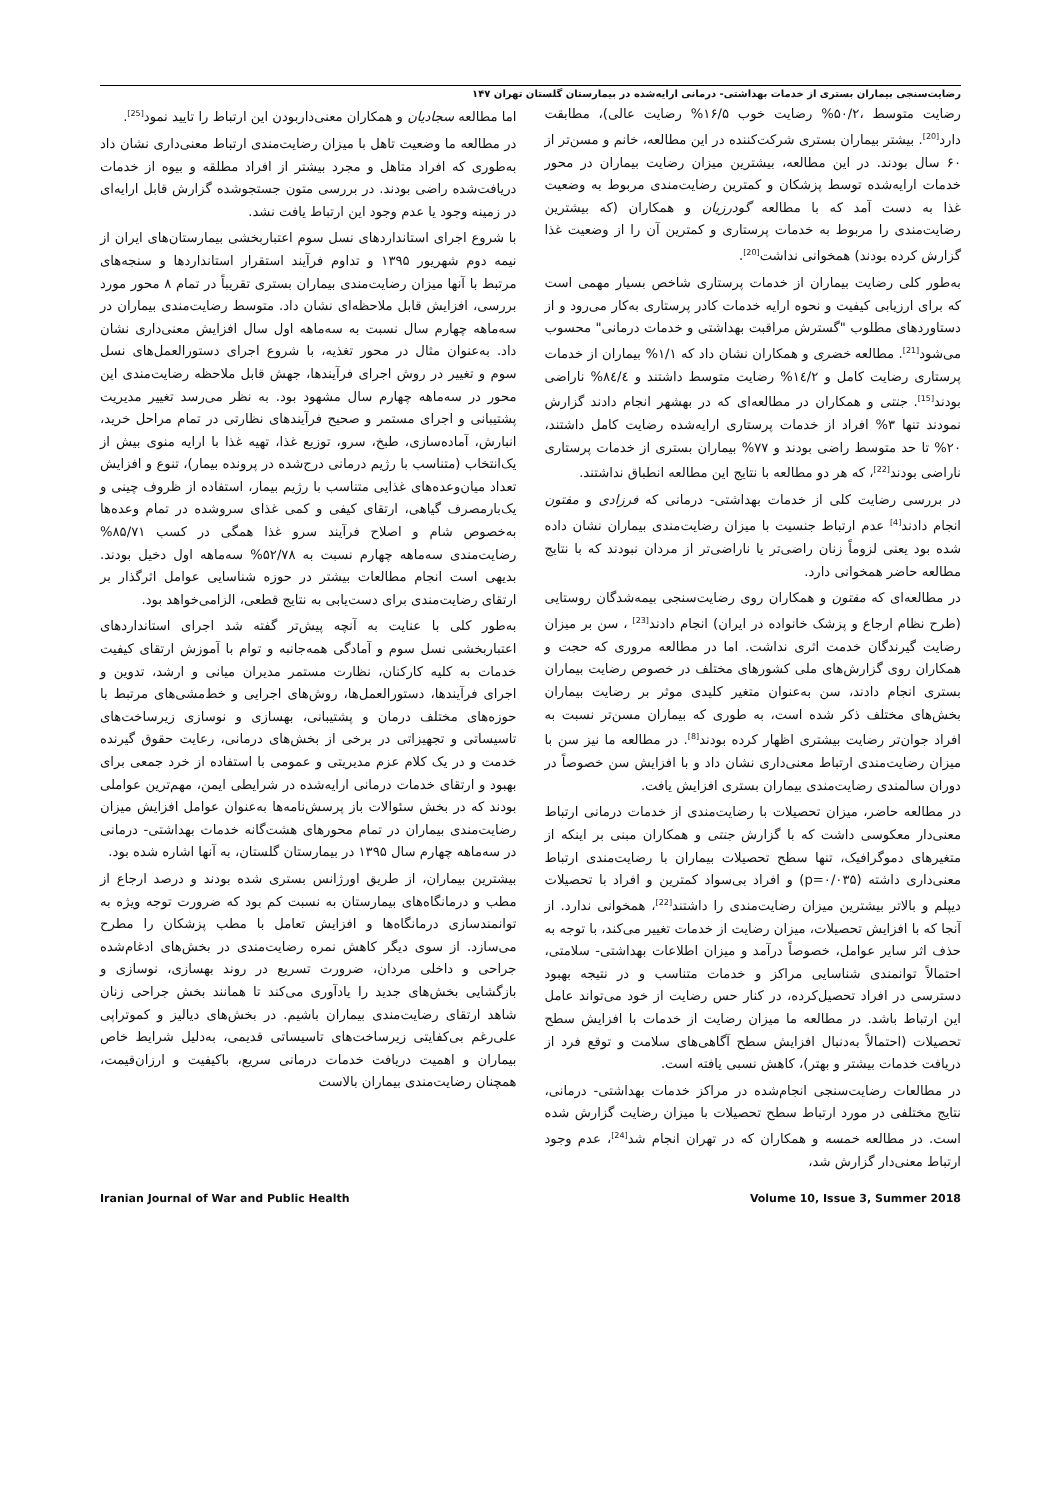رضایت‌سنجی بیماران بستری از خدمات بهداشتی- درمانی ارایه‌شده در بیمارستان گلستان تهران ۱۴۷
رضایت متوسط ،۵۰/۲% رضایت خوب ۱۶/۵% رضایت عالی)، مطابقت دارد<sup>[20]</sup>. بیشتر بیماران بستری شرکت‌کننده در این مطالعه، خانم و مسن‌تر از ۶۰ سال بودند. در این مطالعه، بیشترین میزان رضایت بیماران در محور خدمات ارایه‌شده توسط پزشکان و کمترین رضایت‌مندی مربوط به وضعیت غذا به دست آمد که با مطالعه گودرزیان و همکاران (که بیشترین رضایت‌مندی را مربوط به خدمات پرستاری و کمترین آن را از وضعیت غذا گزارش کرده بودند) همخوانی نداشت<sup>[20]</sup>.
به‌طور کلی رضایت بیماران از خدمات پرستاری شاخص بسیار مهمی است که برای ارزیابی کیفیت و نحوه ارایه خدمات کادر پرستاری به‌کار می‌رود و از دستاوردهای مطلوب "گسترش مراقبت بهداشتی و خدمات درمانی" محسوب می‌شود<sup>[21]</sup>. مطالعه خضری و همکاران نشان داد که ۱/۱% بیماران از خدمات پرستاری رضایت کامل و ١٤/٢% رضایت متوسط داشتند و ٨٤/٤% ناراضی بودند<sup>[15]</sup>. جنتی و همکاران در مطالعه‌ای که در بهشهر انجام دادند گزارش نمودند تنها ۳% افراد از خدمات پرستاری ارایه‌شده رضایت کامل داشتند، ۲۰% تا حد متوسط راضی بودند و ۷۷% بیماران بستری از خدمات پرستاری ناراضی بودند<sup>[22]</sup>، که هر دو مطالعه با نتایج این مطالعه انطباق نداشتند.
در بررسی رضایت کلی از خدمات بهداشتی- درمانی که فرزادی و مفتون انجام دادند<sup>[4]</sup> عدم ارتباط جنسیت با میزان رضایت‌مندی بیماران نشان داده شده بود یعنی لزوماً زنان راضی‌تر یا ناراضی‌تر از مردان نبودند که با نتایج مطالعه حاضر همخوانی دارد.
در مطالعه‌ای که مفتون و همکاران روی رضایت‌سنجی بیمه‌شدگان روستایی (طرح نظام ارجاع و پزشک خانواده در ایران) انجام دادند<sup>[23]</sup> ، سن بر میزان رضایت گیرندگان خدمت اثری نداشت. اما در مطالعه مروری که حجت و همکاران روی گزارش‌های ملی کشورهای مختلف در خصوص رضایت بیماران بستری انجام دادند، سن به‌عنوان متغیر کلیدی موثر بر رضایت بیماران بخش‌های مختلف ذکر شده است، به طوری که بیماران مسن‌تر نسبت به افراد جوان‌تر رضایت بیشتری اظهار کرده بودند<sup>[8]</sup>. در مطالعه ما نیز سن با میزان رضایت‌مندی ارتباط معنی‌داری نشان داد و با افزایش سن خصوصاً در دوران سالمندی رضایت‌مندی بیماران بستری افزایش یافت.
در مطالعه حاضر، میزان تحصیلات با رضایت‌مندی از خدمات درمانی ارتباط معنی‌دار معکوسی داشت که با گزارش جنتی و همکاران مبنی بر اینکه از متغیرهای دموگرافیک، تنها سطح تحصیلات بیماران با رضایت‌مندی ارتباط معنی‌داری داشته (p=۰/۰۳۵) و افراد بی‌سواد کمترین و افراد با تحصیلات دیپلم و بالاتر بیشترین میزان رضایت‌مندی را داشتند<sup>[22]</sup>، همخوانی ندارد. از آنجا که با افزایش تحصیلات، میزان رضایت از خدمات تغییر می‌کند، با توجه به حذف اثر سایر عوامل، خصوصاً درآمد و میزان اطلاعات بهداشتی- سلامتی، احتمالاً توانمندی شناسایی مراکز و خدمات متناسب و در نتیجه بهبود دسترسی در افراد تحصیل‌کرده، در کنار حس رضایت از خود می‌تواند عامل این ارتباط باشد. در مطالعه ما میزان رضایت از خدمات با افزایش سطح تحصیلات (احتمالاً به‌دنبال افزایش سطح آگاهی‌های سلامت و توقع فرد از دریافت خدمات بیشتر و بهتر)، کاهش نسبی یافته است.
در مطالعات رضایت‌سنجی انجام‌شده در مراکز خدمات بهداشتی- درمانی، نتایج مختلفی در مورد ارتباط سطح تحصیلات با میزان رضایت گزارش شده است. در مطالعه خمسه و همکاران که در تهران انجام شد<sup>[24]</sup>، عدم وجود ارتباط معنی‌دار گزارش شد،
اما مطالعه سجادیان و همکاران معنی‌داربودن این ارتباط را تایید نمود<sup>[25]</sup>.
در مطالعه ما وضعیت تاهل با میزان رضایت‌مندی ارتباط معنی‌داری نشان داد به‌طوری که افراد متاهل و مجرد بیشتر از افراد مطلقه و بیوه از خدمات دریافت‌شده راضی بودند. در بررسی متون جستجوشده گزارش قابل ارایه‌ای در زمینه وجود یا عدم وجود این ارتباط یافت نشد.
با شروع اجرای استانداردهای نسل سوم اعتباربخشی بیمارستان‌های ایران از نیمه دوم شهریور ۱۳۹۵ و تداوم فرآیند استقرار استانداردها و سنجه‌های مرتبط با آنها میزان رضایت‌مندی بیماران بستری تقریباً در تمام ۸ محور مورد بررسی، افزایش قابل ملاحظه‌ای نشان داد. متوسط رضایت‌مندی بیماران در سه‌ماهه چهارم سال نسبت به سه‌ماهه اول سال افزایش معنی‌داری نشان داد. به‌عنوان مثال در محور تغذیه، با شروع اجرای دستورالعمل‌های نسل سوم و تغییر در روش اجرای فرآیندها، جهش قابل ملاحظه رضایت‌مندی این محور در سه‌ماهه چهارم سال مشهود بود. به نظر می‌رسد تغییر مدیریت پشتیبانی و اجرای مستمر و صحیح فرآیندهای نظارتی در تمام مراحل خرید، انبارش، آماده‌سازی، طبخ، سرو، توزیع غذا، تهیه غذا با ارایه منوی بیش از یک‌انتخاب (متناسب با رژیم درمانی درج‌شده در پرونده بیمار)، تنوع و افزایش تعداد میان‌وعده‌های غذایی متناسب با رژیم بیمار، استفاده از ظروف چینی و یک‌بارمصرف گیاهی، ارتقای کیفی و کمی غذای سروشده در تمام وعده‌ها به‌خصوص شام و اصلاح فرآیند سرو غذا همگی در کسب ۸۵/۷۱% رضایت‌مندی سه‌ماهه چهارم نسبت به ۵۲/۷۸% سه‌ماهه اول دخیل بودند. بدیهی است انجام مطالعات بیشتر در حوزه شناسایی عوامل اثرگذار بر ارتقای رضایت‌مندی برای دست‌یابی به نتایج قطعی، الزامی‌خواهد بود.
به‌طور کلی با عنایت به آنچه پیش‌تر گفته شد اجرای استانداردهای اعتباربخشی نسل سوم و آمادگی همه‌جانبه و توام با آموزش ارتقای کیفیت خدمات به کلیه کارکنان، نظارت مستمر مدیران میانی و ارشد، تدوین و اجرای فرآیندها، دستورالعمل‌ها، روش‌های اجرایی و خط‌مشی‌های مرتبط با حوزه‌های مختلف درمان و پشتیبانی، بهسازی و نوسازی زیرساخت‌های تاسیساتی و تجهیزاتی در برخی از بخش‌های درمانی، رعایت حقوق گیرنده خدمت و در یک کلام عزم مدیریتی و عمومی با استفاده از خرد جمعی برای بهبود و ارتقای خدمات درمانی ارایه‌شده در شرایطی ایمن، مهم‌ترین عواملی بودند که در بخش سئوالات باز پرسش‌نامه‌ها به‌عنوان عوامل افزایش میزان رضایت‌مندی بیماران در تمام محورهای هشت‌گانه خدمات بهداشتی- درمانی در سه‌ماهه چهارم سال ۱۳۹۵ در بیمارستان گلستان، به آنها اشاره شده بود.
بیشترین بیماران، از طریق اورژانس بستری شده بودند و درصد ارجاع از مطب و درمانگاه‌های بیمارستان به نسبت کم بود که ضرورت توجه ویژه به توانمندسازی درمانگاه‌ها و افزایش تعامل با مطب پزشکان را مطرح می‌سازد. از سوی دیگر کاهش نمره رضایت‌مندی در بخش‌های ادغام‌شده جراحی و داخلی مردان، ضرورت تسریع در روند بهسازی، نوسازی و بازگشایی بخش‌های جدید را یادآوری می‌کند تا همانند بخش جراحی زنان شاهد ارتقای رضایت‌مندی بیماران باشیم. در بخش‌های دیالیز و کموتراپی علی‌رغم بی‌کفایتی زیرساخت‌های تاسیساتی قدیمی، به‌دلیل شرایط خاص بیماران و اهمیت دریافت خدمات درمانی سریع، باکیفیت و ارزان‌قیمت، همچنان رضایت‌مندی بیماران بالاست
Iranian Journal of War and Public Health Volume 10, Issue 3, Summer 2018